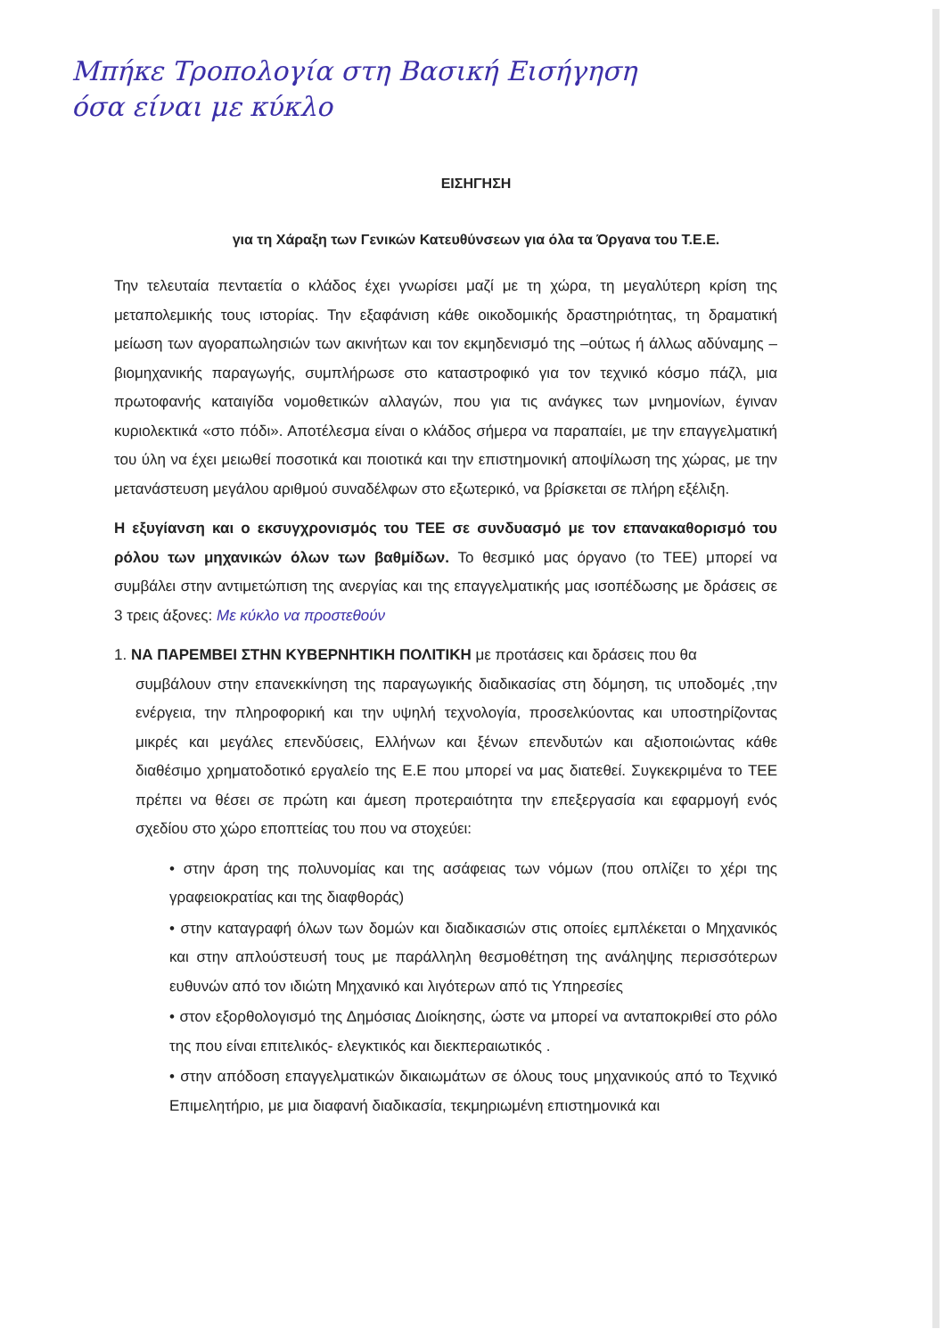Μπήκε Τροπολογία στη Βασική Εισήγηση
όσα είναι με κύκλο
ΕΙΣΗΓΗΣΗ
για τη Χάραξη των Γενικών Κατευθύνσεων για όλα τα Όργανα του Τ.Ε.Ε.
Την τελευταία πενταετία ο κλάδος έχει γνωρίσει μαζί με τη χώρα, τη μεγαλύτερη κρίση της μεταπολεμικής τους ιστορίας. Την εξαφάνιση κάθε οικοδομικής δραστηριότητας, τη δραματική μείωση των αγοραπωλησιών των ακινήτων και τον εκμηδενισμό της –ούτως ή άλλως αδύναμης – βιομηχανικής παραγωγής, συμπλήρωσε στο καταστροφικό για τον τεχνικό κόσμο πάζλ, μια πρωτοφανής καταιγίδα νομοθετικών αλλαγών, που για τις ανάγκες των μνημονίων, έγιναν κυριολεκτικά «στο πόδι». Αποτέλεσμα είναι ο κλάδος σήμερα να παραπαίει, με την επαγγελματική του ύλη να έχει μειωθεί ποσοτικά και ποιοτικά και την επιστημονική αποψίλωση της χώρας, με την μετανάστευση μεγάλου αριθμού συναδέλφων στο εξωτερικό, να βρίσκεται σε πλήρη εξέλιξη.
Η εξυγίανση και ο εκσυγχρονισμός του ΤΕΕ σε συνδυασμό με τον επανακαθορισμό του ρόλου των μηχανικών όλων των βαθμίδων. Το θεσμικό μας όργανο (το ΤΕΕ) μπορεί να συμβάλει στην αντιμετώπιση της ανεργίας και της επαγγελματικής μας ισοπέδωσης με δράσεις σε 3 τρεις άξονες: Με κύκλο να προστεθούν
1. ΝΑ ΠΑΡΕΜΒΕΙ ΣΤΗΝ ΚΥΒΕΡΝΗΤΙΚΗ ΠΟΛΙΤΙΚΗ με προτάσεις και δράσεις που θα
συμβάλουν στην επανεκκίνηση της παραγωγικής διαδικασίας στη δόμηση, τις υποδομές ,την ενέργεια, την πληροφορική και την υψηλή τεχνολογία, προσελκύοντας και υποστηρίζοντας μικρές και μεγάλες επενδύσεις, Ελλήνων και ξένων επενδυτών και αξιοποιώντας κάθε διαθέσιμο χρηματοδοτικό εργαλείο της Ε.Ε που μπορεί να μας διατεθεί. Συγκεκριμένα το ΤΕΕ πρέπει να θέσει σε πρώτη και άμεση προτεραιότητα την επεξεργασία και εφαρμογή ενός σχεδίου στο χώρο εποπτείας του που να στοχεύει:
• στην άρση της πολυνομίας και της ασάφειας των νόμων (που οπλίζει το χέρι της γραφειοκρατίας και της διαφθοράς)
• στην καταγραφή όλων των δομών και διαδικασιών στις οποίες εμπλέκεται ο Μηχανικός και στην απλούστευσή τους με παράλληλη θεσμοθέτηση της ανάληψης περισσότερων ευθυνών από τον ιδιώτη Μηχανικό και λιγότερων από τις Υπηρεσίες
• στον εξορθολογισμό της Δημόσιας Διοίκησης, ώστε να μπορεί να ανταποκριθεί στο ρόλο της που είναι επιτελικός- ελεγκτικός και διεκπεραιωτικός .
• στην απόδοση επαγγελματικών δικαιωμάτων σε όλους τους μηχανικούς από το Τεχνικό Επιμελητήριο, με μια διαφανή διαδικασία, τεκμηριωμένη επιστημονικά και